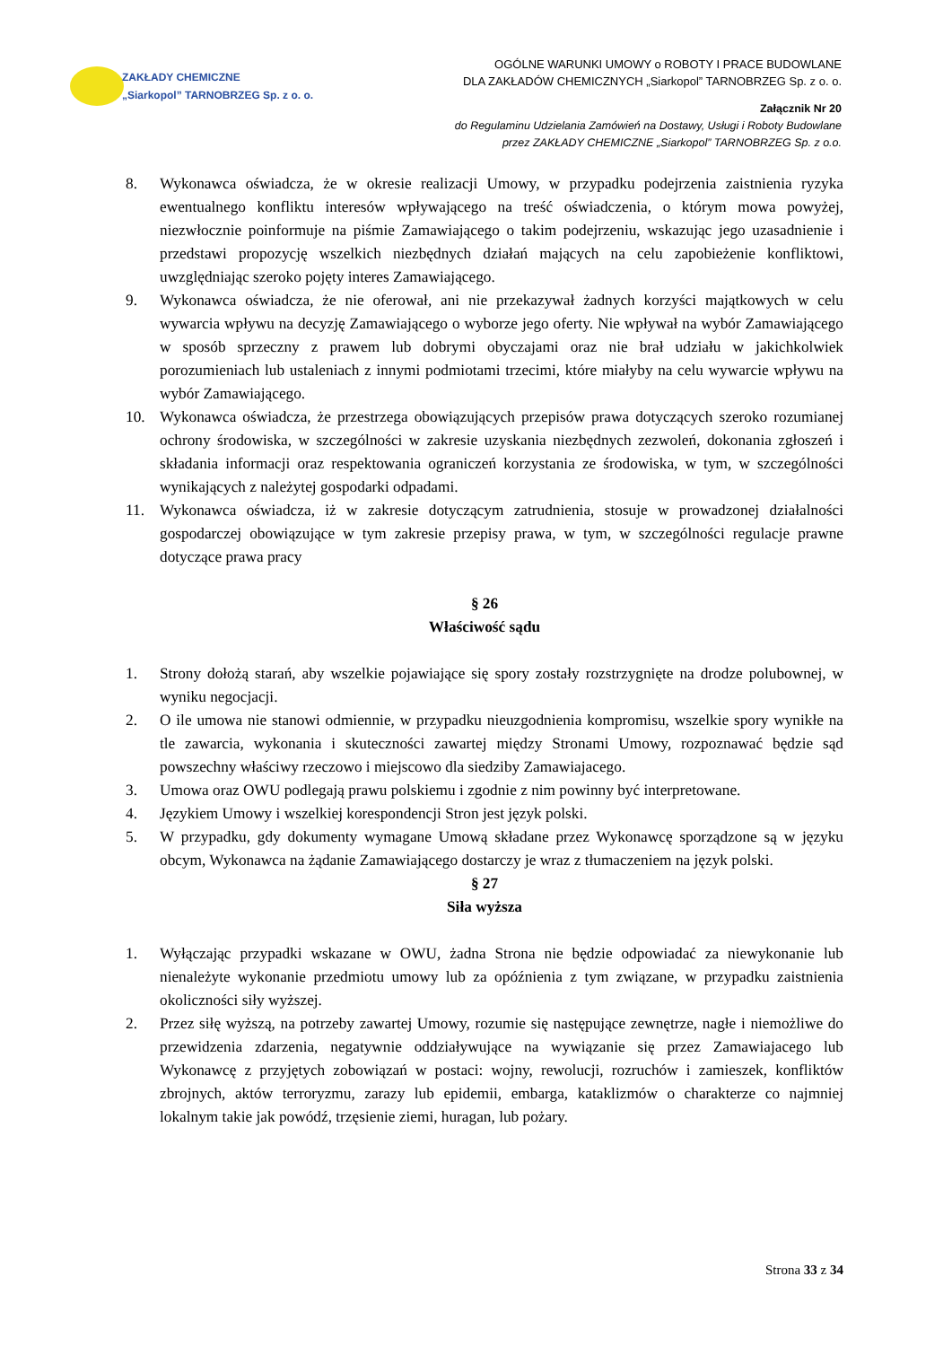ZAKŁADY CHEMICZNE
„Siarkopol” TARNOBRZEG Sp. z o. o.
OGÓLNE WARUNKI UMOWY o ROBOTY I PRACE BUDOWLANE
DLA ZAKŁADÓW CHEMICZNYCH „Siarkopol” TARNOBRZEG Sp. z o. o.
Załącznik Nr 20
do Regulaminu Udzielania Zamówień na Dostawy, Usługi i Roboty Budowlane
przez ZAKŁADY CHEMICZNE „Siarkopol” TARNOBRZEG Sp. z o.o.
8. Wykonawca oświadcza, że w okresie realizacji Umowy, w przypadku podejrzenia zaistnienia ryzyka ewentualnego konfliktu interesów wpływającego na treść oświadczenia, o którym mowa powyżej, niezwłocznie poinformuje na piśmie Zamawiającego o takim podejrzeniu, wskazując jego uzasadnienie i przedstawi propozycję wszelkich niezbędnych działań mających na celu zapobieżenie konfliktowi, uwzględniając szeroko pojęty interes Zamawiającego.
9. Wykonawca oświadcza, że nie oferował, ani nie przekazywał żadnych korzyści majątkowych w celu wywarcia wpływu na decyzję Zamawiającego o wyborze jego oferty. Nie wpływał na wybór Zamawiającego w sposób sprzeczny z prawem lub dobrymi obyczajami oraz nie brał udziału w jakichkolwiek porozumieniach lub ustaleniach z innymi podmiotami trzecimi, które miałyby na celu wywarcie wpływu na wybór Zamawiającego.
10. Wykonawca oświadcza, że przestrzega obowiązujących przepisów prawa dotyczących szeroko rozumianej ochrony środowiska, w szczególności w zakresie uzyskania niezbędnych zezwoleń, dokonania zgłoszeń i składania informacji oraz respektowania ograniczeń korzystania ze środowiska, w tym, w szczególności wynikających z należytej gospodarki odpadami.
11. Wykonawca oświadcza, iż w zakresie dotyczącym zatrudnienia, stosuje w prowadzonej działalności gospodarczej obowiązujące w tym zakresie przepisy prawa, w tym, w szczególności regulacje prawne dotyczące prawa pracy
§ 26
Właściwość sądu
1. Strony dołożą starań, aby wszelkie pojawiające się spory zostały rozstrzygnięte na drodze polubownej, w wyniku negocjacji.
2. O ile umowa nie stanowi odmiennie, w przypadku nieuzgodnienia kompromisu, wszelkie spory wynikłe na tle zawarcia, wykonania i skuteczności zawartej między Stronami Umowy, rozpoznawać będzie sąd powszechny właściwy rzeczowo i miejscowo dla siedziby Zamawiajacego.
3. Umowa oraz OWU podlegają prawu polskiemu i zgodnie z nim powinny być interpretowane.
4. Językiem Umowy i wszelkiej korespondencji Stron jest język polski.
5. W przypadku, gdy dokumenty wymagane Umową składane przez Wykonawcę sporządzone są w języku obcym, Wykonawca na żądanie Zamawiającego dostarczy je wraz z tłumaczeniem na język polski.
§ 27
Siła wyższa
1. Wyłączając przypadki wskazane w OWU, żadna Strona nie będzie odpowiadać za niewykonanie lub nienależyte wykonanie przedmiotu umowy lub za opóźnienia z tym związane, w przypadku zaistnienia okoliczności siły wyższej.
2. Przez siłę wyższą, na potrzeby zawartej Umowy, rozumie się następujące zewnętrze, nagłe i niemożliwe do przewidzenia zdarzenia, negatywnie oddziaływujące na wywiązanie się przez Zamawiajacego lub Wykonawcę z przyjętych zobowiązań w postaci: wojny, rewolucji, rozruchów i zamieszek, konfliktów zbrojnych, aktów terroryzmu, zarazy lub epidemii, embarga, kataklizmów o charakterze co najmniej lokalnym takie jak powódź, trzęsienie ziemi, huragan, lub pożary.
Strona 33 z 34